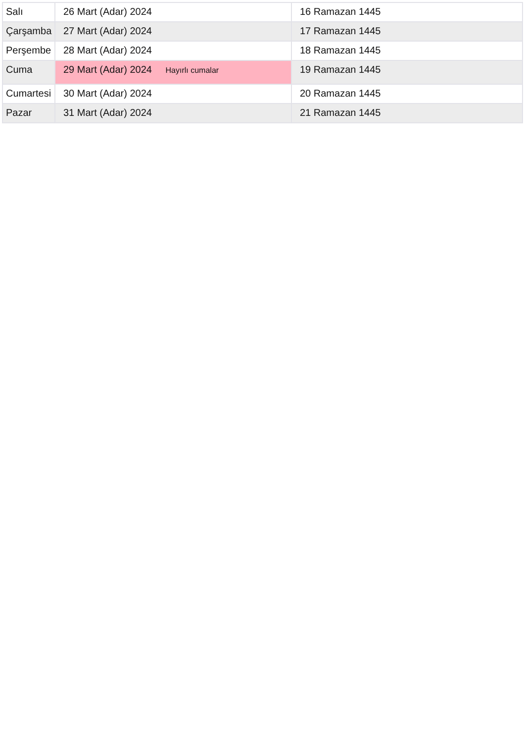| Salı | 26 Mart (Adar) 2024 | 16 Ramazan 1445 |
| Çarşamba | 27 Mart (Adar) 2024 | 17 Ramazan 1445 |
| Perşembe | 28 Mart (Adar) 2024 | 18 Ramazan 1445 |
| Cuma | 29 Mart (Adar) 2024 Hayırlı cumalar | 19 Ramazan 1445 |
| Cumartesi | 30 Mart (Adar) 2024 | 20 Ramazan 1445 |
| Pazar | 31 Mart (Adar) 2024 | 21 Ramazan 1445 |